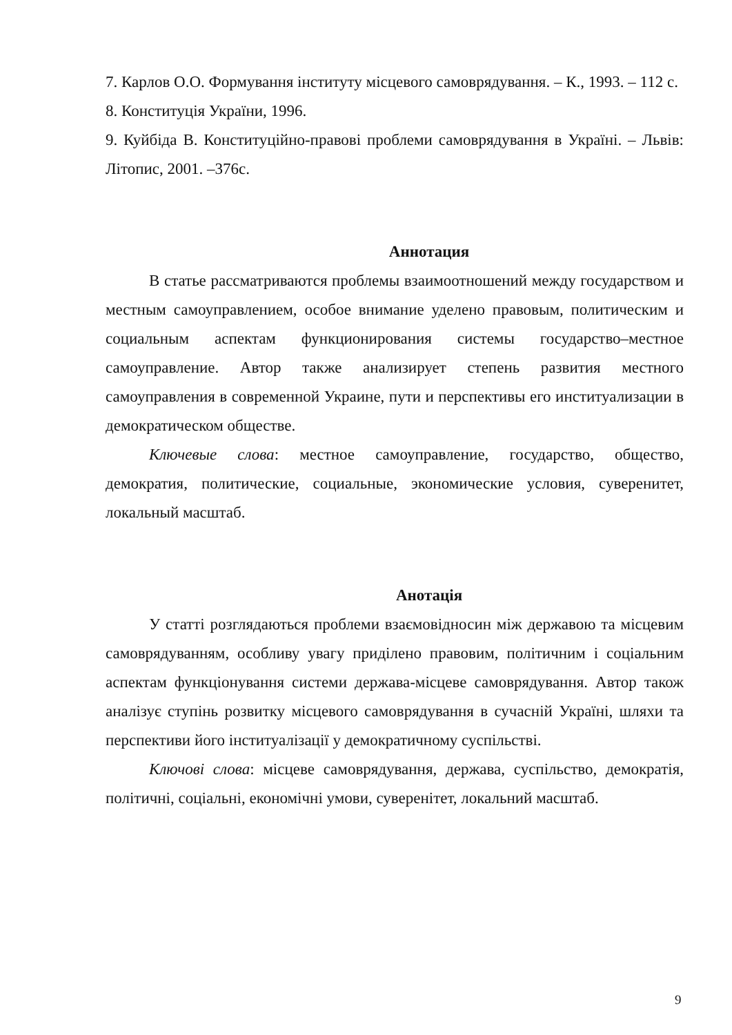7. Карлов О.О. Формування інституту місцевого самоврядування. – К., 1993. – 112 с.
8. Конституція України, 1996.
9. Куйбіда В. Конституційно-правові проблеми самоврядування в Україні. – Львів: Літопис, 2001. –376с.
Аннотация
В статье рассматриваются проблемы взаимоотношений между государством и местным самоуправлением, особое внимание уделено правовым, политическим и социальным аспектам функционирования системы государство–местное самоуправление. Автор также анализирует степень развития местного самоуправления в современной Украине, пути и перспективы его институализации в демократическом обществе.
Ключевые слова: местное самоуправление, государство, общество, демократия, политические, социальные, экономические условия, суверенитет, локальный масштаб.
Анотація
У статті розглядаються проблеми взаємовідносин між державою та місцевим самоврядуванням, особливу увагу приділено правовим, політичним і соціальним аспектам функціонування системи держава-місцеве самоврядування. Автор також аналізує ступінь розвитку місцевого самоврядування в сучасній Україні, шляхи та перспективи його інституалізації у демократичному суспільстві.
Ключові слова: місцеве самоврядування, держава, суспільство, демократія, політичні, соціальні, економічні умови, суверенітет, локальний масштаб.
9